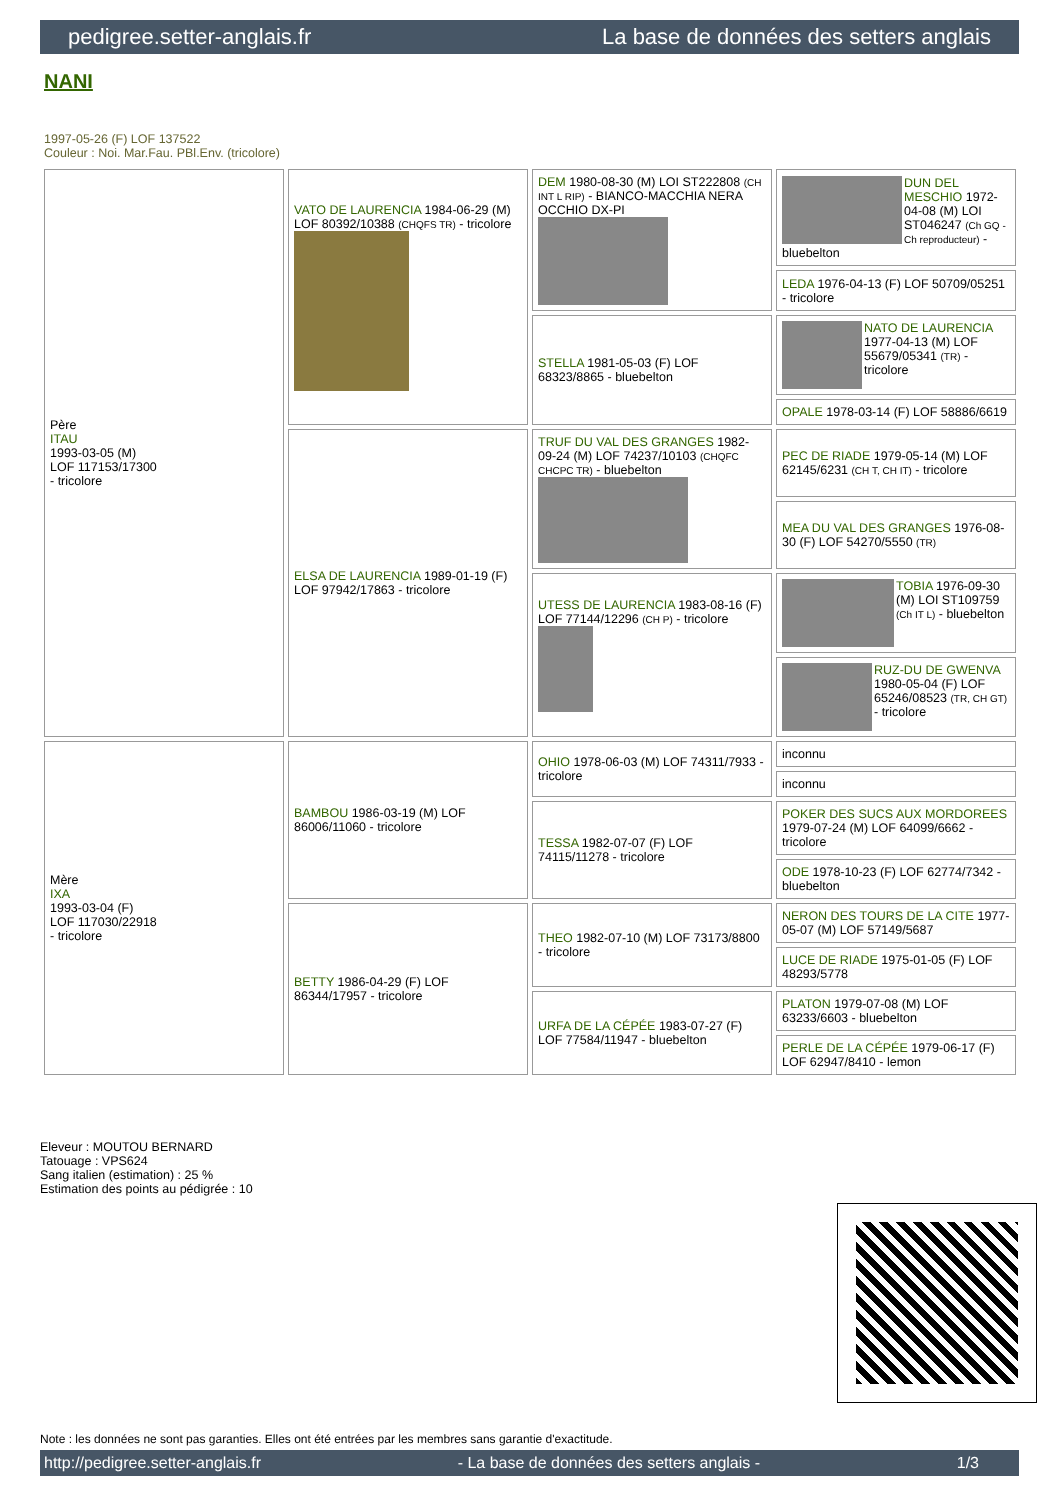pedigree.setter-anglais.fr La base de données des setters anglais
NANI
1997-05-26 (F) LOF 137522
Couleur : Noi. Mar.Fau. PBl.Env. (tricolore)
| Père ITAU 1993-03-05 (M) LOF 117153/17300 - tricolore | VATO DE LAURENCIA 1984-06-29 (M) LOF 80392/10388 (CHQFS TR) - tricolore | DEM 1980-08-30 (M) LOI ST222808 (CH INT L RIP) - BIANCO-MACCHIA NERA OCCHIO DX-PI | DUN DEL MESCHIO 1972-04-08 (M) LOI ST046247 (Ch GQ - Ch reproducteur) - bluebelton |
| | | | LEDA 1976-04-13 (F) LOF 50709/05251 - tricolore |
| | | STELLA 1981-05-03 (F) LOF 68323/8865 - bluebelton | NATO DE LAURENCIA 1977-04-13 (M) LOF 55679/05341 (TR) - tricolore |
| | | | OPALE 1978-03-14 (F) LOF 58886/6619 |
| | ELSA DE LAURENCIA 1989-01-19 (F) LOF 97942/17863 - tricolore | TRUF DU VAL DES GRANGES 1982-09-24 (M) LOF 74237/10103 (CHQFC CHCPC TR) - bluebelton | PEC DE RIADE 1979-05-14 (M) LOF 62145/6231 (CH T, CH IT) - tricolore |
| | | | MEA DU VAL DES GRANGES 1976-08-30 (F) LOF 54270/5550 (TR) |
| | | UTESS DE LAURENCIA 1983-08-16 (F) LOF 77144/12296 (CH P) - tricolore | TOBIA 1976-09-30 (M) LOI ST109759 (Ch IT L) - bluebelton |
| | | | RUZ-DU DE GWENVA 1980-05-04 (F) LOF 65246/08523 (TR, CH GT) - tricolore |
| Mère IXA 1993-03-04 (F) LOF 117030/22918 - tricolore | BAMBOU 1986-03-19 (M) LOF 86006/11060 - tricolore | OHIO 1978-06-03 (M) LOF 74311/7933 - tricolore | inconnu |
| | | | inconnu |
| | | TESSA 1982-07-07 (F) LOF 74115/11278 - tricolore | POKER DES SUCS AUX MORDOREES 1979-07-24 (M) LOF 64099/6662 - tricolore |
| | | | ODE 1978-10-23 (F) LOF 62774/7342 - bluebelton |
| | BETTY 1986-04-29 (F) LOF 86344/17957 - tricolore | THEO 1982-07-10 (M) LOF 73173/8800 - tricolore | NERON DES TOURS DE LA CITE 1977-05-07 (M) LOF 57149/5687 |
| | | | LUCE DE RIADE 1975-01-05 (F) LOF 48293/5778 |
| | | URFA DE LA CÉPÉE 1983-07-27 (F) LOF 77584/11947 - bluebelton | PLATON 1979-07-08 (M) LOF 63233/6603 - bluebelton |
| | | | PERLE DE LA CÉPÉE 1979-06-17 (F) LOF 62947/8410 - lemon |
Eleveur : MOUTOU BERNARD
Tatouage : VPS624
Sang italien (estimation) : 25 %
Estimation des points au pédigrée : 10
Note : les données ne sont pas garanties. Elles ont été entrées par les membres sans garantie d'exactitude.
http://pedigree.setter-anglais.fr - La base de données des setters anglais - 1/3